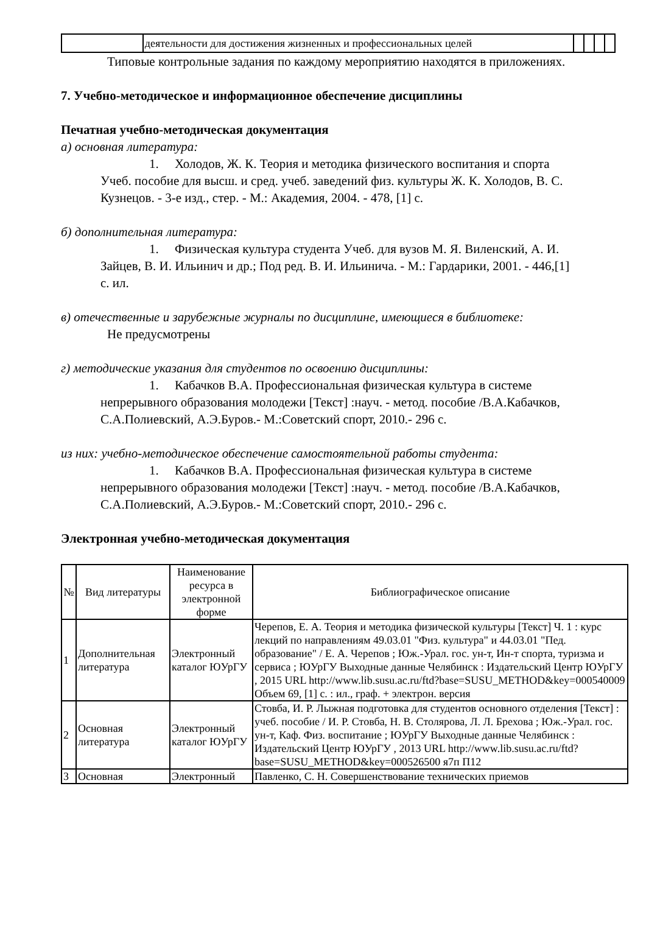| | деятельности для достижения жизненных и профессиональных целей | | | | |
Типовые контрольные задания по каждому мероприятию находятся в приложениях.
7. Учебно-методическое и информационное обеспечение дисциплины
Печатная учебно-методическая документация
а) основная литература:
1. Холодов, Ж. К. Теория и методика физического воспитания и спорта Учеб. пособие для высш. и сред. учеб. заведений физ. культуры Ж. К. Холодов, В. С. Кузнецов. - 3-е изд., стер. - М.: Академия, 2004. - 478, [1] с.
б) дополнительная литература:
1. Физическая культура студента Учеб. для вузов М. Я. Виленский, А. И. Зайцев, В. И. Ильинич и др.; Под ред. В. И. Ильинича. - М.: Гардарики, 2001. - 446,[1] с. ил.
в) отечественные и зарубежные журналы по дисциплине, имеющиеся в библиотеке:
Не предусмотрены
г) методические указания для студентов по освоению дисциплины:
1. Кабачков В.А. Профессиональная физическая культура в системе непрерывного образования молодежи [Текст] :науч. - метод. пособие /В.А.Кабачков, С.А.Полиевский, А.Э.Буров.- М.:Советский спорт, 2010.- 296 с.
из них: учебно-методическое обеспечение самостоятельной работы студента:
1. Кабачков В.А. Профессиональная физическая культура в системе непрерывного образования молодежи [Текст] :науч. - метод. пособие /В.А.Кабачков, С.А.Полиевский, А.Э.Буров.- М.:Советский спорт, 2010.- 296 с.
Электронная учебно-методическая документация
| № | Вид литературы | Наименование ресурса в электронной форме | Библиографическое описание |
| --- | --- | --- | --- |
| 1 | Дополнительная литература | Электронный каталог ЮУрГУ | Черепов, Е. А. Теория и методика физической культуры [Текст] Ч. 1 : курс лекций по направлениям 49.03.01 "Физ. культура" и 44.03.01 "Пед. образование" / Е. А. Черепов ; Юж.-Урал. гос. ун-т, Ин-т спорта, туризма и сервиса ; ЮУрГУ Выходные данные Челябинск : Издательский Центр ЮУрГУ , 2015 URL http://www.lib.susu.ac.ru/ftd?base=SUSU_METHOD&key=000540009 Объем 69, [1] с. : ил., граф. + электрон. версия |
| 2 | Основная литература | Электронный каталог ЮУрГУ | Стовба, И. Р. Лыжная подготовка для студентов основного отделения [Текст] : учеб. пособие / И. Р. Стовба, Н. В. Столярова, Л. Л. Брехова ; Юж.-Урал. гос. ун-т, Каф. Физ. воспитание ; ЮУрГУ Выходные данные Челябинск : Издательский Центр ЮУрГУ , 2013 URL http://www.lib.susu.ac.ru/ftd?base=SUSU_METHOD&key=000526500 я7п П12 |
| 3 | Основная | Электронный | Павленко, С. Н. Совершенствование технических приемов |